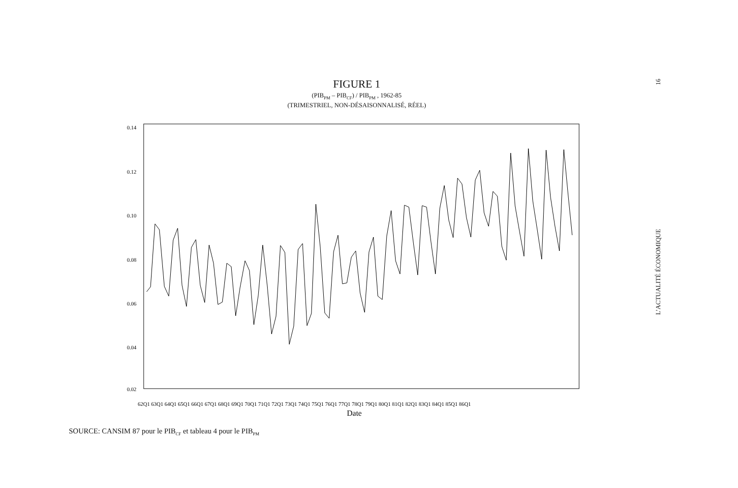FIGURE 1
(PIB<sub>PM</sub> – PIB<sub>CF</sub>) / PIB<sub>PM</sub> , 1962-85
(TRIMESTRIEL, NON-DÉSAISONNALISÉ, RÉEL)
L’ACTUALITÉ ÉCONOMIQUE 16
0.14
0.12
0.10
0.08
0.06
0.04
0.02
62Q1 63Q1 64Q1 65Q1 66Q1 67Q1 68Q1 69Q1 70Q1 71Q1 72Q1 73Q1 74Q1 75Q1 76Q1 77Q1 78Q1 79Q1 80Q1 81Q1 82Q1 83Q1 84Q1 85Q1 86Q1
Date
SOURCE: CANSIM 87 pour le PIB<sub>CF</sub> et tableau 4 pour le PIB<sub>PM</sub>